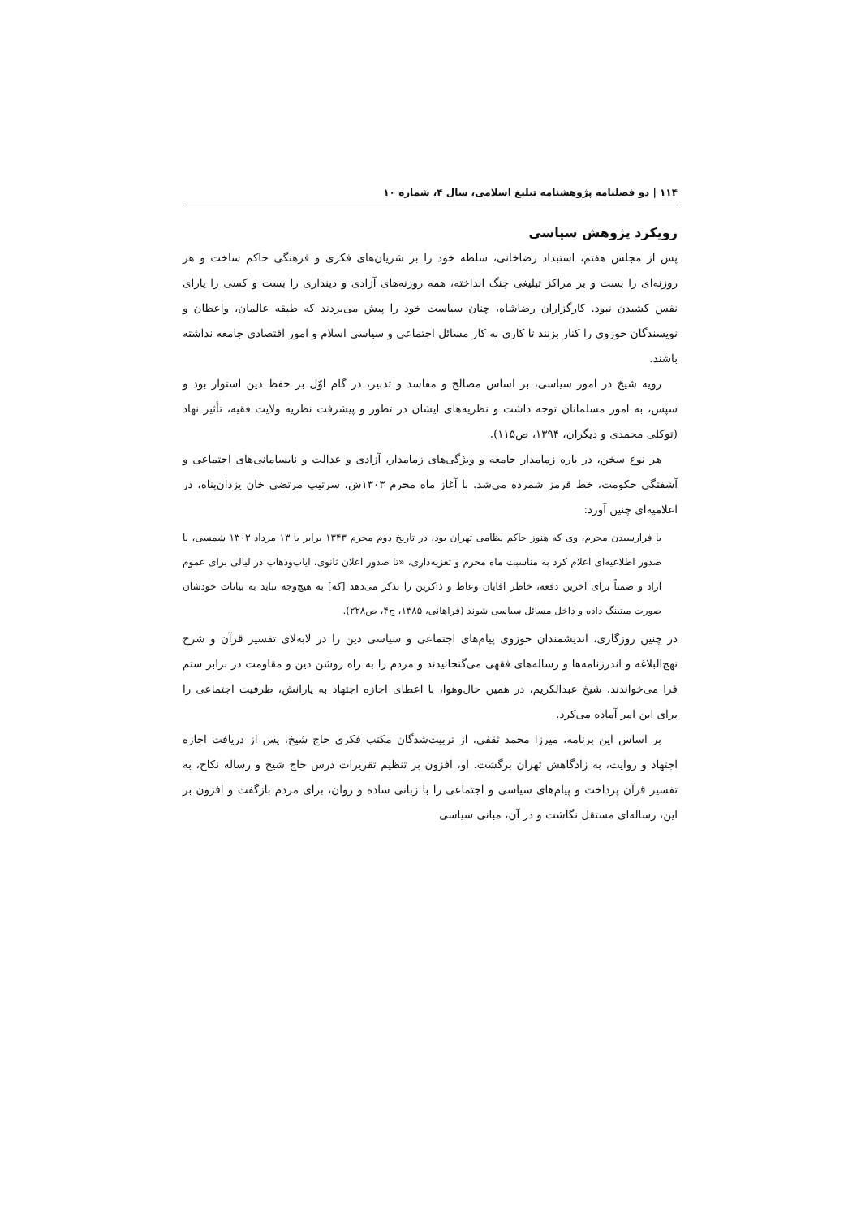۱۱۴ | دو فصلنامه پژوهشنامه تبلیغ اسلامی، سال ۴، شماره ۱۰
رویکرد پژوهش سیاسی
پس از مجلس هفتم، استبداد رضاخانی، سلطه خود را بر شریان‌های فکری و فرهنگی حاکم ساخت و هر روزنه‌ای را بست و بر مراکز تبلیغی چنگ انداخته، همه روزنه‌های آزادی و دینداری را بست و کسی را یارای نفس کشیدن نبود. کارگزاران رضاشاه، چنان سیاست خود را پیش می‌بردند که طبقه عالمان، واعظان و نویسندگان حوزوی را کنار بزنند تا کاری به کار مسائل اجتماعی و سیاسی اسلام و امور اقتصادی جامعه نداشته باشند.
رویه شیخ در امور سیاسی، بر اساس مصالح و مفاسد و تدبیر، در گام اوّل بر حفظ دین استوار بود و سپس، به امور مسلمانان توجه داشت و نظریه‌های ایشان در تطور و پیشرفت نظریه ولایت فقیه، تأثیر نهاد (توکلی محمدی و دیگران، ۱۳۹۴، ص۱۱۵).
هر نوع سخن، در باره زمامدار جامعه و ویژگی‌های زمامدار، آزادی و عدالت و نابسامانی‌های اجتماعی و آشفتگی حکومت، خط قرمز شمرده می‌شد. با آغاز ماه محرم ۱۳۰۳ش، سرتیپ مرتضی خان یزدان‌پناه، در اعلامیه‌ای چنین آورد:
با فرارسیدن محرم، وی که هنوز حاکم نظامی تهران بود، در تاریخ دوم محرم ۱۳۴۳ برابر با ۱۳ مرداد ۱۳۰۳ شمسی، با صدور اطلاعیه‌ای اعلام کرد به مناسبت ماه محرم و تعزیه‌داری، «تا صدور اعلان ثانوی، ایاب‌وذهاب در لیالی برای عموم آزاد و ضمناً برای آخرین دفعه، خاطر آقایان وعاظ و ذاکرین را تذکر می‌دهد [که] به هیچ‌وجه نباید به بیانات خودشان صورت میتینگ داده و داخل مسائل سیاسی شوند (فراهانی، ۱۳۸۵، ج۴، ص۲۲۸).
در چنین روزگاری، اندیشمندان حوزوی پیام‌های اجتماعی و سیاسی دین را در لابه‌لای تفسیر قرآن و شرح نهج‌البلاغه و اندرزنامه‌ها و رساله‌های فقهی می‌گنجانیدند و مردم را به راه روشن دین و مقاومت در برابر ستم فرا می‌خواندند. شیخ عبدالکریم، در همین حال‌وهوا، با اعطای اجازه اجتهاد به یارانش، ظرفیت اجتماعی را برای این امر آماده می‌کرد.
بر اساس این برنامه، میرزا محمد ثقفی، از تربیت‌شدگان مکتب فکری حاج شیخ، پس از دریافت اجازه اجتهاد و روایت، به زادگاهش تهران برگشت. او، افزون بر تنظیم تقریرات درس حاج شیخ و رساله نکاح، به تفسیر قرآن پرداخت و پیام‌های سیاسی و اجتماعی را با زبانی ساده و روان، برای مردم بازگفت و افزون بر این، رساله‌ای مستقل نگاشت و در آن، مبانی سیاسی